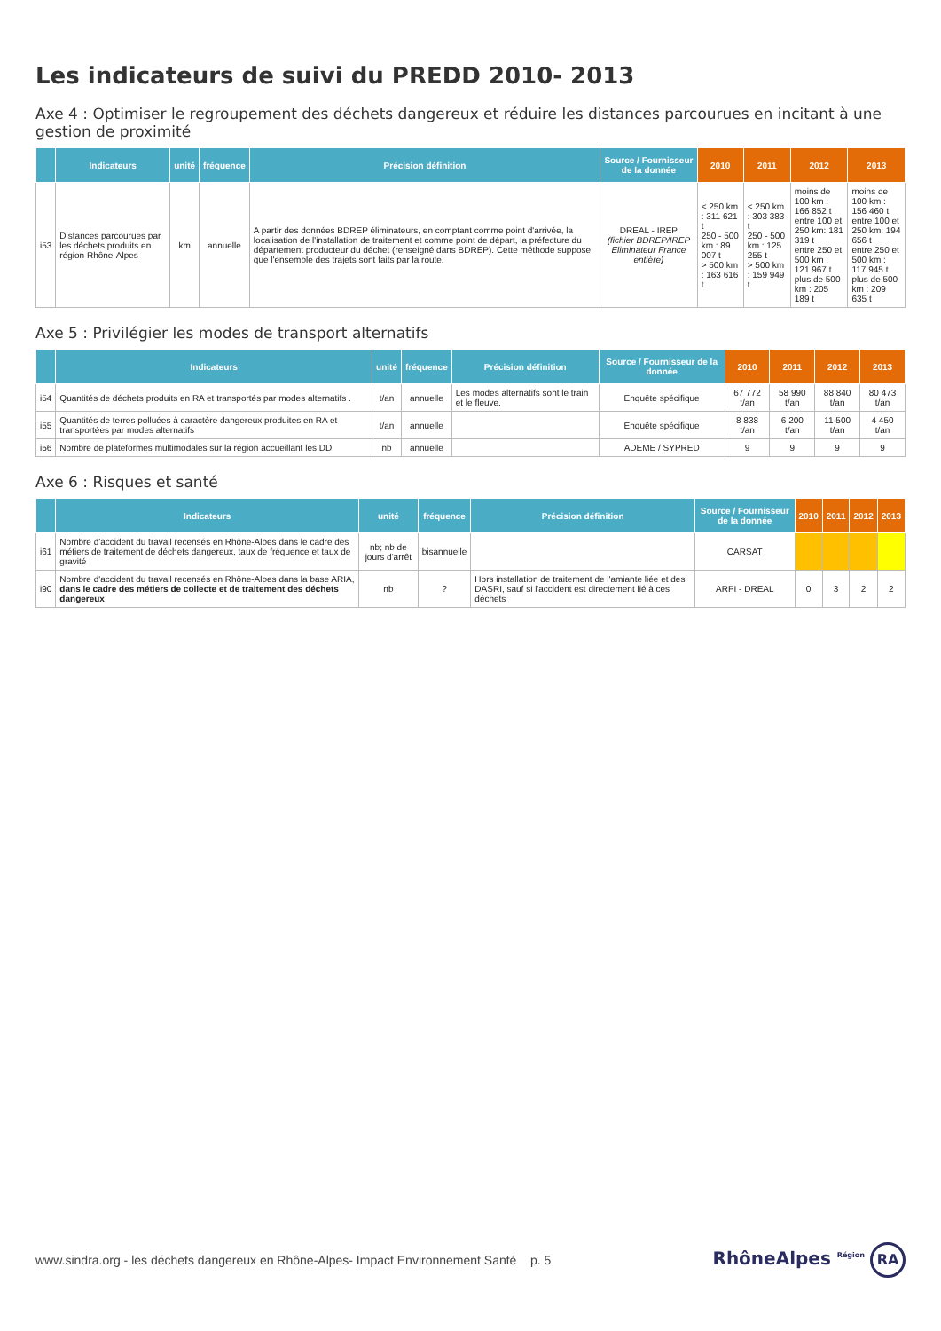Les indicateurs de suivi du PREDD 2010- 2013
Axe 4 : Optimiser le regroupement des déchets dangereux et réduire les distances parcourues en incitant à une gestion de proximité
| | Indicateurs | unité | fréquence | Précision définition | Source / Fournisseur de la donnée | 2010 | 2011 | 2012 | 2013 |
| --- | --- | --- | --- | --- | --- | --- | --- | --- | --- |
| i53 | Distances parcourues par les déchets produits en région Rhône-Alpes | km | annuelle | A partir des données BDREP éliminateurs, en comptant comme point d'arrivée, la localisation de l'installation de traitement et comme point de départ, la préfecture du département producteur du déchet (renseigné dans BDREP). Cette méthode suppose que l'ensemble des trajets sont faits par la route. | DREAL - IREP (fichier BDREP/IREP Eliminateur France entière) | < 250 km : 311 621 t 250 - 500 km : 89 007 t > 500 km : 163 616 t | < 250 km : 303 383 t 250 - 500 km : 125 255 t > 500 km : 159 949 t | moins de 100 km : 166 852 t entre 100 et 250 km: 181 319 t entre 250 et 500 km : 121 967 t plus de 500 km : 205 189 t | moins de 100 km : 156 460 t entre 100 et 250 km: 194 656 t entre 250 et 500 km : 117 945 t plus de 500 km : 209 635 t |
Axe 5 : Privilégier les modes de transport alternatifs
| | Indicateurs | unité | fréquence | Précision définition | Source / Fournisseur de la donnée | 2010 | 2011 | 2012 | 2013 |
| --- | --- | --- | --- | --- | --- | --- | --- | --- | --- |
| i54 | Quantités de déchets produits en RA et transportés par modes alternatifs . | t/an | annuelle | Les modes alternatifs sont le train et le fleuve. | Enquête spécifique | 67 772 t/an | 58 990 t/an | 88 840 t/an | 80 473 t/an |
| i55 | Quantités de terres polluées à caractère dangereux produites en RA et transportées par modes alternatifs | t/an | annuelle | | Enquête spécifique | 8 838 t/an | 6 200 t/an | 11 500 t/an | 4 450 t/an |
| i56 | Nombre de plateformes multimodales sur la région accueillant les DD | nb | annuelle | | ADEME / SYPRED | 9 | 9 | 9 | 9 |
Axe 6 : Risques et santé
| | Indicateurs | unité | fréquence | Précision définition | Source / Fournisseur de la donnée | 2010 | 2011 | 2012 | 2013 |
| --- | --- | --- | --- | --- | --- | --- | --- | --- | --- |
| i61 | Nombre d'accident du travail recensés en Rhône-Alpes dans le cadre des métiers de traitement de déchets dangereux, taux de fréquence et taux de gravité | nb; nb de jours d'arrêt | bisannuelle | | CARSAT | | | | |
| i90 | Nombre d'accident du travail recensés en Rhône-Alpes dans la base ARIA, dans le cadre des métiers de collecte et de traitement des déchets dangereux | nb | ? | Hors installation de traitement de l'amiante liée et des DASRI, sauf si l'accident est directement lié à ces déchets | ARPI - DREAL | 0 | 3 | 2 | 2 |
www.sindra.org - les déchets dangereux en Rhône-Alpes- Impact Environnement Santé p. 5
RhôneAlpes <sup>Région</sup> RA